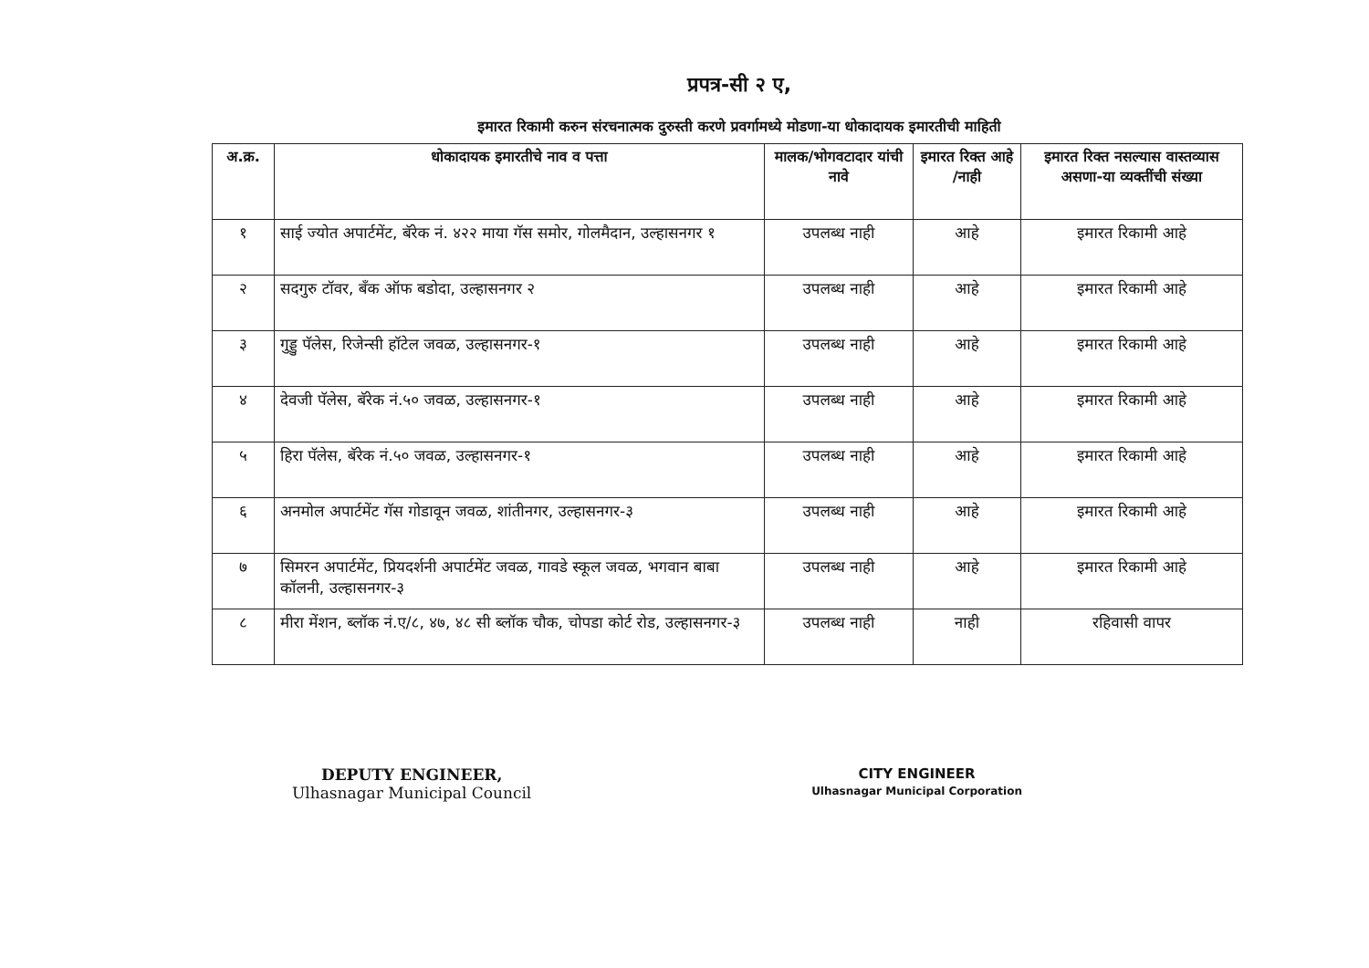प्रपत्र-सी २ ए,
इमारत रिकामी करुन संरचनात्मक दुरुस्ती करणे प्रवर्गामध्ये मोडणा-या धोकादायक इमारतीची माहिती
| अ.क्र. | धोकादायक इमारतीचे नाव व पत्ता | मालक/भोगवटादार यांची नावे | इमारत रिक्त आहे /नाही | इमारत रिक्त नसल्यास वास्तव्यास असणा-या व्यक्तींची संख्या |
| --- | --- | --- | --- | --- |
| १ | साई ज्योत अपार्टमेंट, बॅरेक नं. ४२२ माया गॅस समोर, गोलमैदान, उल्हासनगर १ | उपलब्ध नाही | आहे | इमारत रिकामी आहे |
| २ | सदगुरु टॉवर, बॅंक ऑफ बडोदा, उल्हासनगर २ | उपलब्ध नाही | आहे | इमारत रिकामी आहे |
| ३ | गुड्डु पॅलेस, रिजेन्सी हॉटेल जवळ, उल्हासनगर-१ | उपलब्ध नाही | आहे | इमारत रिकामी आहे |
| ४ | देवजी पॅलेस, बॅरेक नं.५० जवळ, उल्हासनगर-१ | उपलब्ध नाही | आहे | इमारत रिकामी आहे |
| ५ | हिरा पॅलेस, बॅरेक नं.५० जवळ, उल्हासनगर-१ | उपलब्ध नाही | आहे | इमारत रिकामी आहे |
| ६ | अनमोल अपार्टमेंट गॅस गोडावून जवळ, शांतीनगर, उल्हासनगर-३ | उपलब्ध नाही | आहे | इमारत रिकामी आहे |
| ७ | सिमरन अपार्टमेंट, प्रियदर्शनी अपार्टमेंट जवळ, गावडे स्कूल जवळ, भगवान बाबा कॉलनी, उल्हासनगर-३ | उपलब्ध नाही | आहे | इमारत रिकामी आहे |
| ८ | मीरा मेंशन, ब्लॉक नं.ए/८, ४७, ४८ सी ब्लॉक चौक, चोपडा कोर्ट रोड, उल्हासनगर-३ | उपलब्ध नाही | नाही | रहिवासी वापर |
DEPUTY ENGINEER,
Ulhasnagar Municipal Council
CITY ENGINEER
Ulhasnagar Municipal Corporation